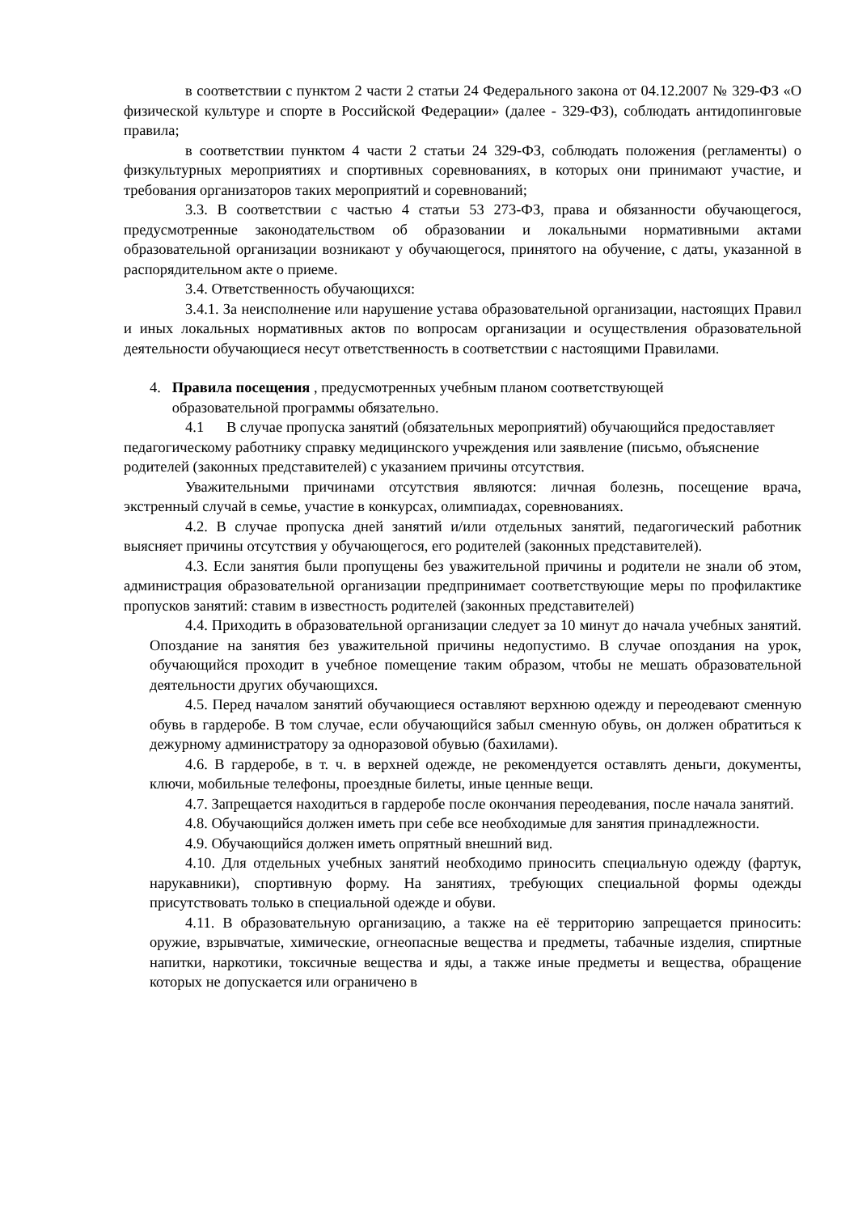в соответствии с пунктом 2 части 2 статьи 24 Федерального закона от 04.12.2007 № 329-ФЗ «О физической культуре и спорте в Российской Федерации» (далее - 329-ФЗ), соблюдать антидопинговые правила;
в соответствии пунктом 4 части 2 статьи 24 329-ФЗ, соблюдать положения (регламенты) о физкультурных мероприятиях и спортивных соревнованиях, в которых они принимают участие, и требования организаторов таких мероприятий и соревнований;
3.3. В соответствии с частью 4 статьи 53 273-ФЗ, права и обязанности обучающегося, предусмотренные законодательством об образовании и локальными нормативными актами образовательной организации возникают у обучающегося, принятого на обучение, с даты, указанной в распорядительном акте о приеме.
3.4. Ответственность обучающихся:
3.4.1. За неисполнение или нарушение устава образовательной организации, настоящих Правил и иных локальных нормативных актов по вопросам организации и осуществления образовательной деятельности обучающиеся несут ответственность в соответствии с настоящими Правилами.
4. Правила посещения , предусмотренных учебным планом соответствующей
образовательной программы обязательно.
4.1 В случае пропуска занятий (обязательных мероприятий) обучающийся предоставляет педагогическому работнику справку медицинского учреждения или заявление (письмо, объяснение родителей (законных представителей) с указанием причины отсутствия.
Уважительными причинами отсутствия являются: личная болезнь, посещение врача, экстренный случай в семье, участие в конкурсах, олимпиадах, соревнованиях.
4.2. В случае пропуска дней занятий и/или отдельных занятий, педагогический работник выясняет причины отсутствия у обучающегося, его родителей (законных представителей).
4.3. Если занятия были пропущены без уважительной причины и родители не знали об этом, администрация образовательной организации предпринимает соответствующие меры по профилактике пропусков занятий: ставим в известность родителей (законных представителей)
4.4. Приходить в образовательной организации следует за 10 минут до начала учебных занятий. Опоздание на занятия без уважительной причины недопустимо. В случае опоздания на урок, обучающийся проходит в учебное помещение таким образом, чтобы не мешать образовательной деятельности других обучающихся.
4.5. Перед началом занятий обучающиеся оставляют верхнюю одежду и переодевают сменную обувь в гардеробе. В том случае, если обучающийся забыл сменную обувь, он должен обратиться к дежурному администратору за одноразовой обувью (бахилами).
4.6. В гардеробе, в т. ч. в верхней одежде, не рекомендуется оставлять деньги, документы, ключи, мобильные телефоны, проездные билеты, иные ценные вещи.
4.7. Запрещается находиться в гардеробе после окончания переодевания, после начала занятий.
4.8. Обучающийся должен иметь при себе все необходимые для занятия принадлежности.
4.9. Обучающийся должен иметь опрятный внешний вид.
4.10. Для отдельных учебных занятий необходимо приносить специальную одежду (фартук, нарукавники), спортивную форму. На занятиях, требующих специальной формы одежды присутствовать только в специальной одежде и обуви.
4.11. В образовательную организацию, а также на её территорию запрещается приносить: оружие, взрывчатые, химические, огнеопасные вещества и предметы, табачные изделия, спиртные напитки, наркотики, токсичные вещества и яды, а также иные предметы и вещества, обращение которых не допускается или ограничено в